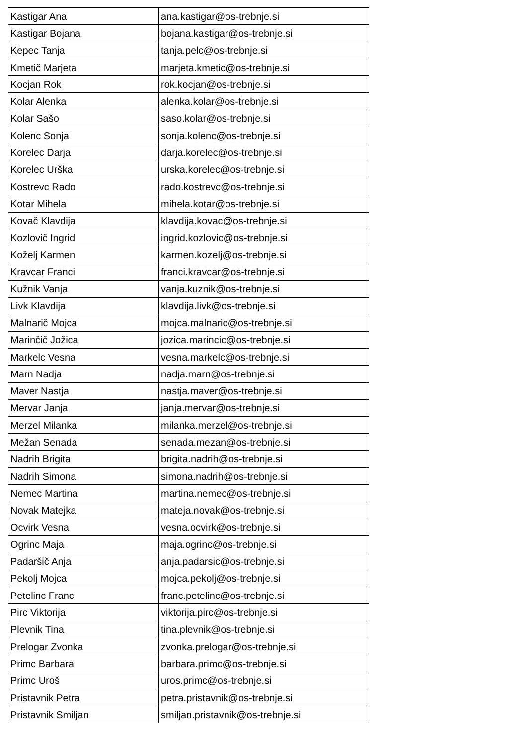| Kastigar Ana | ana.kastigar@os-trebnje.si |
| Kastigar Bojana | bojana.kastigar@os-trebnje.si |
| Kepec Tanja | tanja.pelc@os-trebnje.si |
| Kmetič Marjeta | marjeta.kmetic@os-trebnje.si |
| Kocjan Rok | rok.kocjan@os-trebnje.si |
| Kolar Alenka | alenka.kolar@os-trebnje.si |
| Kolar Sašo | saso.kolar@os-trebnje.si |
| Kolenc Sonja | sonja.kolenc@os-trebnje.si |
| Korelec Darja | darja.korelec@os-trebnje.si |
| Korelec Urška | urska.korelec@os-trebnje.si |
| Kostrevc Rado | rado.kostrevc@os-trebnje.si |
| Kotar Mihela | mihela.kotar@os-trebnje.si |
| Kovač Klavdija | klavdija.kovac@os-trebnje.si |
| Kozlovič Ingrid | ingrid.kozlovic@os-trebnje.si |
| Koželj Karmen | karmen.kozelj@os-trebnje.si |
| Kravcar Franci | franci.kravcar@os-trebnje.si |
| Kužnik Vanja | vanja.kuznik@os-trebnje.si |
| Livk Klavdija | klavdija.livk@os-trebnje.si |
| Malnarič Mojca | mojca.malnaric@os-trebnje.si |
| Marinčič Jožica | jozica.marincic@os-trebnje.si |
| Markelc Vesna | vesna.markelc@os-trebnje.si |
| Marn Nadja | nadja.marn@os-trebnje.si |
| Maver Nastja | nastja.maver@os-trebnje.si |
| Mervar Janja | janja.mervar@os-trebnje.si |
| Merzel Milanka | milanka.merzel@os-trebnje.si |
| Mežan Senada | senada.mezan@os-trebnje.si |
| Nadrih Brigita | brigita.nadrih@os-trebnje.si |
| Nadrih Simona | simona.nadrih@os-trebnje.si |
| Nemec Martina | martina.nemec@os-trebnje.si |
| Novak Matejka | mateja.novak@os-trebnje.si |
| Ocvirk Vesna | vesna.ocvirk@os-trebnje.si |
| Ogrinc Maja | maja.ogrinc@os-trebnje.si |
| Padaršič Anja | anja.padarsic@os-trebnje.si |
| Pekolj Mojca | mojca.pekolj@os-trebnje.si |
| Petelinc Franc | franc.petelinc@os-trebnje.si |
| Pirc Viktorija | viktorija.pirc@os-trebnje.si |
| Plevnik Tina | tina.plevnik@os-trebnje.si |
| Prelogar Zvonka | zvonka.prelogar@os-trebnje.si |
| Primc Barbara | barbara.primc@os-trebnje.si |
| Primc Uroš | uros.primc@os-trebnje.si |
| Pristavnik Petra | petra.pristavnik@os-trebnje.si |
| Pristavnik Smiljan | smiljan.pristavnik@os-trebnje.si |